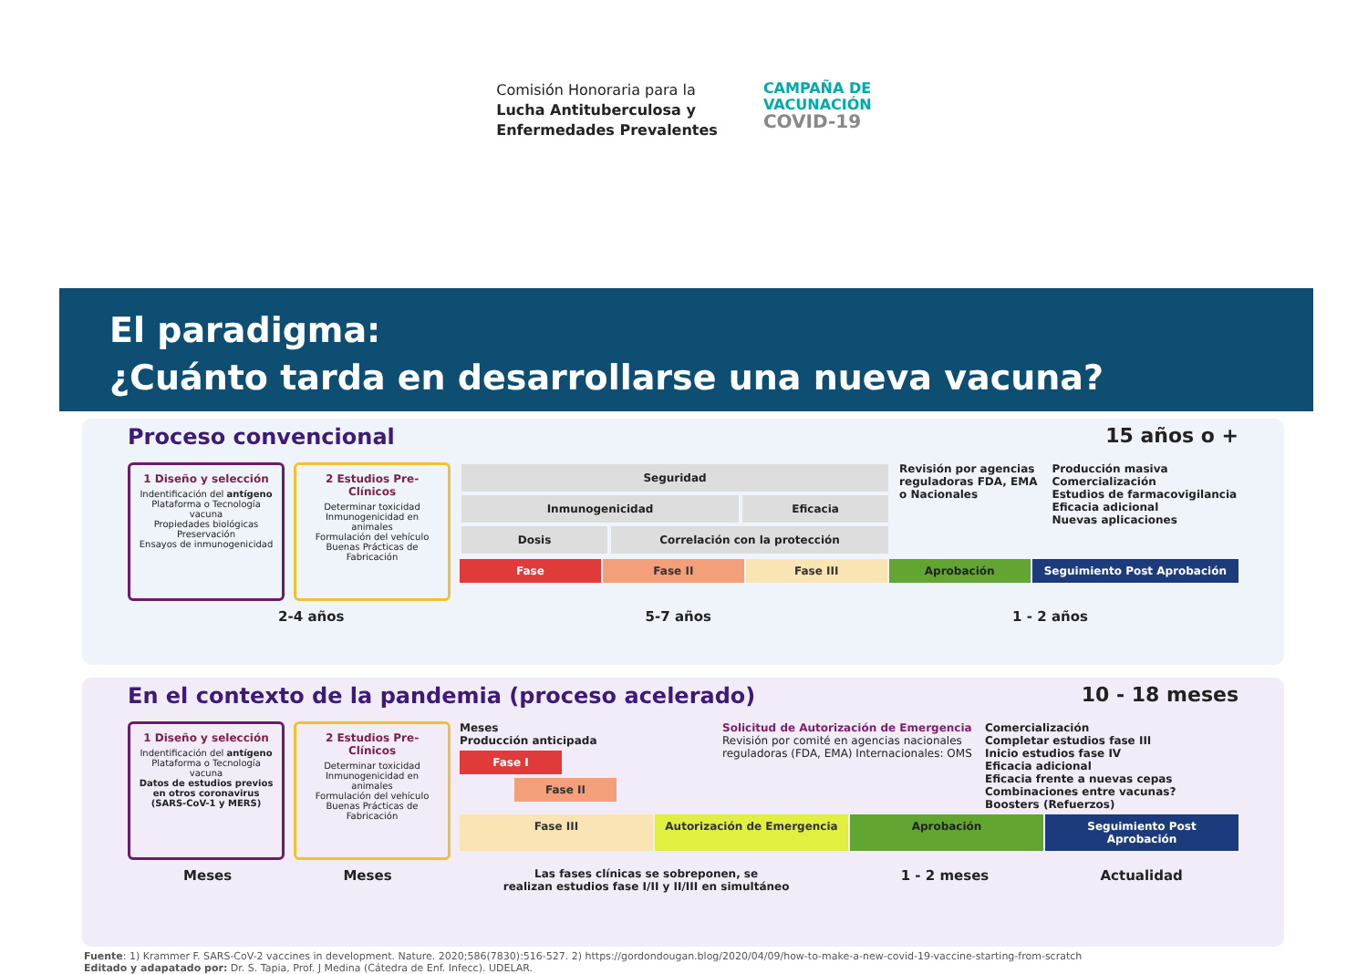Comisión Honoraria para la
Lucha Antituberculosa y
Enfermedades Prevalentes
CAMPAÑA DE
VACUNACIÓN
COVID-19
El paradigma:
¿Cuánto tarda en desarrollarse una nueva vacuna?
Proceso convencional 15 años o +
1 Diseño y selección
Indentificación del antígeno
Plataforma o Tecnología vacuna
Propiedades biológicas Preservación
Ensayos de inmunogenicidad
2 Estudios Pre-Clínicos
Determinar toxicidad
Inmunogenicidad en animales
Formulación del vehículo
Buenas Prácticas de Fabricación
Seguridad
Inmunogenicidad Eficacia
Dosis Correlación con la protección
Revisión por agencias reguladoras FDA, EMA o Nacionales
Producción masiva
Comercialización
Estudios de farmacovigilancia
Eficacia adicional
Nuevas aplicaciones
Fase Fase II Fase III Aprobación Seguimiento Post Aprobación
2-4 años 5-7 años 1 - 2 años
En el contexto de la pandemia (proceso acelerado) 10 - 18 meses
1 Diseño y selección
Indentificación del antígeno
Plataforma o Tecnología vacuna
Datos de estudios previos en otros coronavirus (SARS-CoV-1 y MERS)
2 Estudios Pre-Clínicos
Determinar toxicidad
Inmunogenicidad en animales
Formulación del vehículo
Buenas Prácticas de Fabricación
Meses
Producción anticipada
Fase I
Fase II
Solicitud de Autorización de Emergencia
Revisión por comité en agencias nacionales reguladoras (FDA, EMA) Internacionales: OMS
Comercialización
Completar estudios fase III
Inicio estudios fase IV
Eficacia adicional
Eficacia frente a nuevas cepas
Combinaciones entre vacunas?
Boosters (Refuerzos)
Fase III Autorización de Emergencia Aprobación Seguimiento Post Aprobación
Meses Meses Las fases clínicas se sobreponen, se
realizan estudios fase I/II y II/III en simultáneo 1 - 2 meses Actualidad
Fuente: 1) Krammer F. SARS-CoV-2 vaccines in development. Nature. 2020;586(7830):516-527. 2) https://gordondougan.blog/2020/04/09/how-to-make-a-new-covid-19-vaccine-starting-from-scratch
Editado y adapatado por: Dr. S. Tapia, Prof. J Medina (Cátedra de Enf. Infecc). UDELAR.